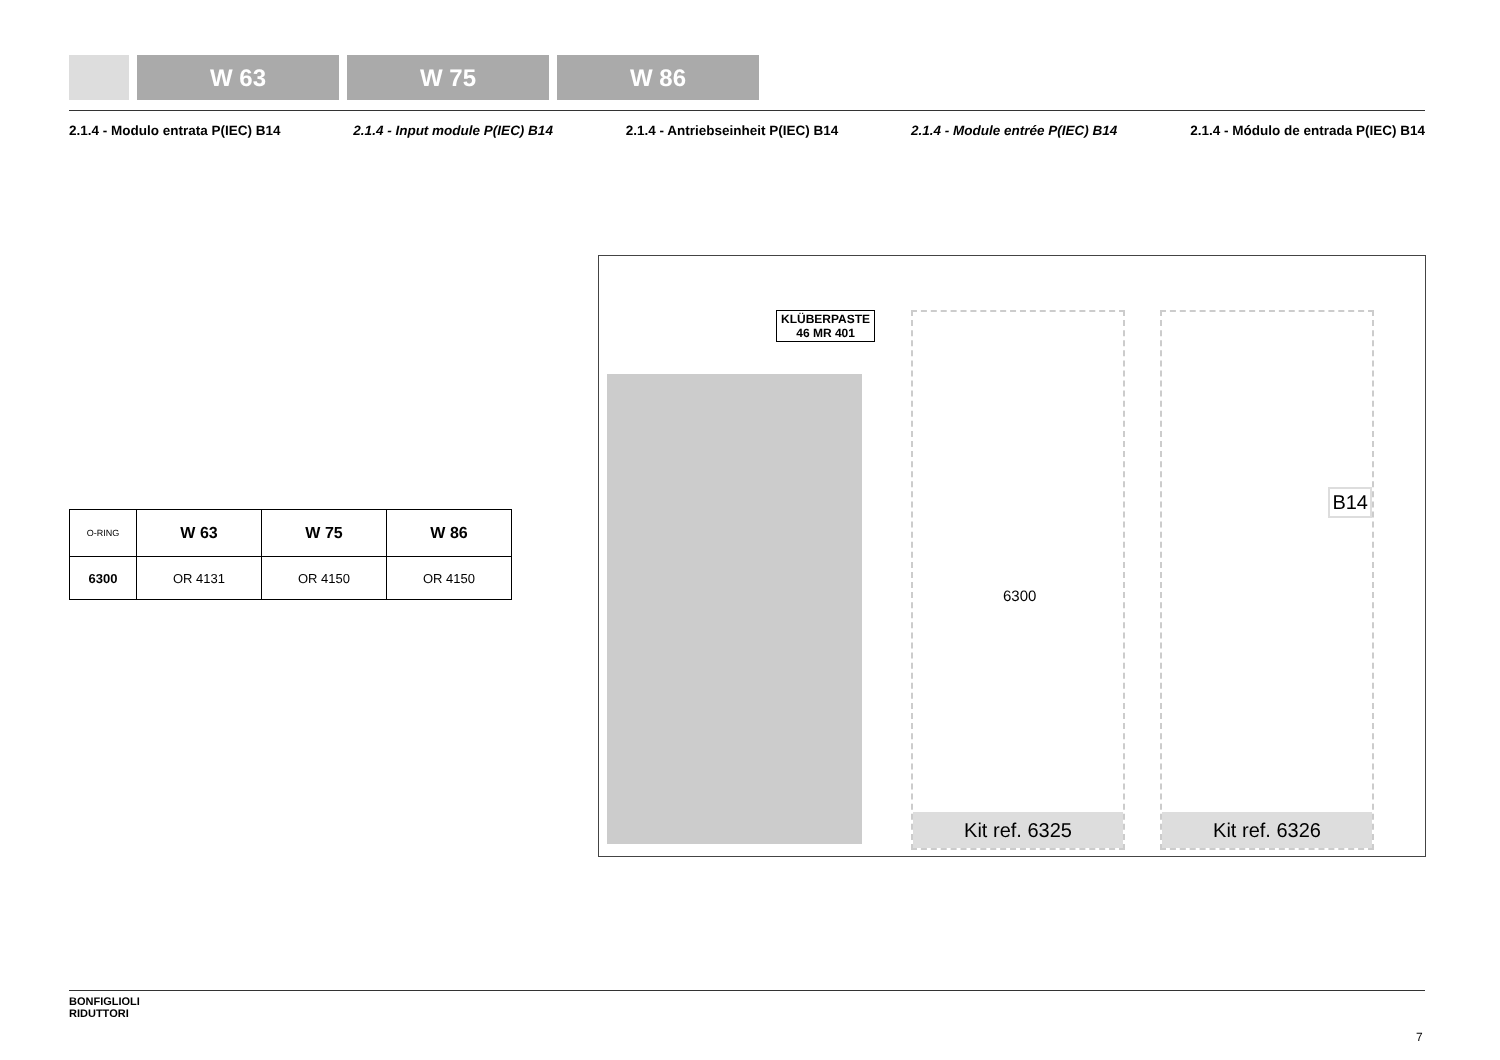W 63 W 75 W 86
2.1.4 - Modulo entrata P(IEC) B14 2.1.4 - Input module P(IEC) B14 2.1.4 - Antriebseinheit P(IEC) B14 2.1.4 - Module entrée P(IEC) B14 2.1.4 - Módulo de entrada P(IEC) B14
| O-RING | W 63 | W 75 | W 86 |
| --- | --- | --- | --- |
| 6300 | OR 4131 | OR 4150 | OR 4150 |
KLÜBERPASTE
46 MR 401
6300
Kit ref. 6325
B14
Kit ref. 6326
BONFIGLIOLI
RIDUTTORI
7